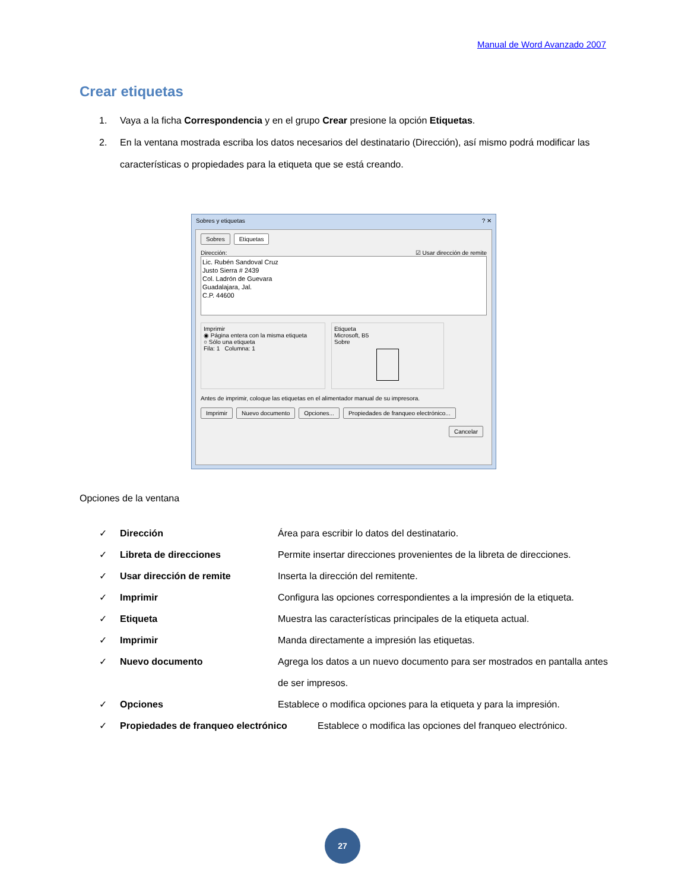Manual de Word Avanzado 2007
Crear etiquetas
1. Vaya a la ficha Correspondencia y en el grupo Crear presione la opción Etiquetas.
2. En la ventana mostrada escriba los datos necesarios del destinatario (Dirección), así mismo podrá modificar las características o propiedades para la etiqueta que se está creando.
Sobres y etiquetas ? ✕
Sobres Etiquetas
Dirección: ☑ Usar dirección de remite
Lic. Rubén Sandoval Cruz
Justo Sierra # 2439
Col. Ladrón de Guevara
Guadalajara, Jal.
C.P. 44600
Imprimir
◉ Página entera con la misma etiqueta
○ Sólo una etiqueta
Fila: 1 Columna: 1
Etiqueta
Microsoft, B5
Sobre
Antes de imprimir, coloque las etiquetas en el alimentador manual de su impresora.
Imprimir Nuevo documento Opciones... Propiedades de franqueo electrónico...
Cancelar
Opciones de la ventana
✓ Dirección Área para escribir lo datos del destinatario.
✓ Libreta de direcciones Permite insertar direcciones provenientes de la libreta de direcciones.
✓ Usar dirección de remite Inserta la dirección del remitente.
✓ Imprimir Configura las opciones correspondientes a la impresión de la etiqueta.
✓ Etiqueta Muestra las características principales de la etiqueta actual.
✓ Imprimir Manda directamente a impresión las etiquetas.
✓ Nuevo documento Agrega los datos a un nuevo documento para ser mostrados en pantalla antes de ser impresos.
✓ Opciones Establece o modifica opciones para la etiqueta y para la impresión.
✓ Propiedades de franqueo electrónico Establece o modifica las opciones del franqueo electrónico.
27